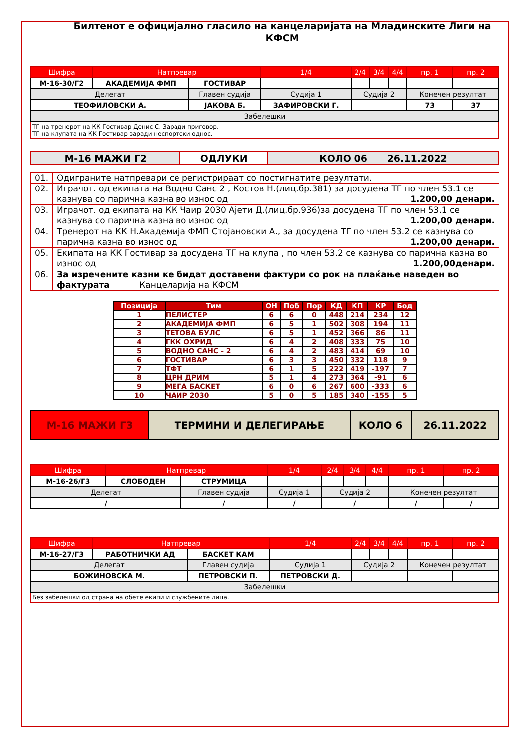Билтенот е официјално гласило на канцеларијата на Младинските Лиги на КФСМ
| Шифра | Натпревар | | 1/4 | 2/4 | 3/4 | 4/4 | пр. 1 | пр. 2 |
| --- | --- | --- | --- | --- | --- | --- | --- | --- |
| М-16-30/Г2 | АКАДЕМИЈА ФМП | ГОСТИВАР | | | | | | |
| Делегат | | Главен судија | Судија 1 | Судија 2 | | | Конечен резултат | |
| ТЕОФИЛОВСКИ А. | | ЈАКОВА Б. | ЗАФИРОВСКИ Г. | | | | 73 | 37 |
| Забелешки | | | | | | | | |
| ТГ на тренерот на КК Гостивар Денис С. Заради приговор. ТГ на клупата на КК Гостивар заради неспортски однос. | | | | | | | | |
| М-16 МАЖИ Г2 | ОДЛУКИ | КОЛО 06 26.11.2022 |
| 01. | Одиграните натпревари се регистрираат со постигнатите резултати. |
| 02. | Играчот. од екипата на Водно Санс 2 , Костов Н.(лиц.бр.381) за досудена ТГ по член 53.1 се казнува со парична казна во износ од 1.200,00 денари. |
| 03. | Играчот. од екипата на КК Чаир 2030 Ајети Д.(лиц.бр.936)за досудена ТГ по член 53.1 се казнува со парична казна во износ од 1.200,00 денари. |
| 04. | Тренерот на КК Н.Академија ФМП Стојановски А., за досудена ТГ по член 53.2 се казнува со парична казна во износ од 1.200,00 денари. |
| 05. | Екипата на КК Гостивар за досудена ТГ на клупа , по член 53.2 се казнува со парична казна во износ од 1.200,00денари. |
| 06. | За изречените казни ке бидат доставени фактури со рок на плаќање наведен во фактурата Канцеларија на КФСМ |
| Позиција | Тим | ОН | Поб | Пор | КД | КП | КР | Бод |
| --- | --- | --- | --- | --- | --- | --- | --- | --- |
| 1 | ПЕЛИСТЕР | 6 | 6 | 0 | 448 | 214 | 234 | 12 |
| 2 | АКАДЕМИЈА ФМП | 6 | 5 | 1 | 502 | 308 | 194 | 11 |
| 3 | ТЕТОВА БУЛС | 6 | 5 | 1 | 452 | 366 | 86 | 11 |
| 4 | ГКК ОХРИД | 6 | 4 | 2 | 408 | 333 | 75 | 10 |
| 5 | ВОДНО САНС - 2 | 6 | 4 | 2 | 483 | 414 | 69 | 10 |
| 6 | ГОСТИВАР | 6 | 3 | 3 | 450 | 332 | 118 | 9 |
| 7 | ТФТ | 6 | 1 | 5 | 222 | 419 | -197 | 7 |
| 8 | ЦРН ДРИМ | 5 | 1 | 4 | 273 | 364 | -91 | 6 |
| 9 | МЕГА БАСКЕТ | 6 | 0 | 6 | 267 | 600 | -333 | 6 |
| 10 | ЧАИР 2030 | 5 | 0 | 5 | 185 | 340 | -155 | 5 |
| М-16 МАЖИ Г3 | ТЕРМИНИ И ДЕЛЕГИРАЊЕ | КОЛО 6 | 26.11.2022 |
| Шифра | Натпревар | | 1/4 | 2/4 | 3/4 | 4/4 | пр. 1 | пр. 2 |
| --- | --- | --- | --- | --- | --- | --- | --- | --- |
| М-16-26/Г3 | СЛОБОДЕН | СТРУМИЦА | | | | | | |
| Делегат | | Главен судија | Судија 1 | Судија 2 | | | Конечен резултат | |
| / | | / | / | / | | | / | / |
| Шифра | Натпревар | | 1/4 | 2/4 | 3/4 | 4/4 | пр. 1 | пр. 2 |
| --- | --- | --- | --- | --- | --- | --- | --- | --- |
| М-16-27/Г3 | РАБОТНИЧКИ АД | БАСКЕТ КАМ | | | | | | |
| Делегат | | Главен судија | Судија 1 | Судија 2 | | | Конечен резултат | |
| БОЖИНОВСКА М. | | ПЕТРОВСКИ П. | ПЕТРОВСКИ Д. | | | | | |
| Забелешки | | | | | | | | |
| Без забелешки од страна на обете екипи и службените лица. | | | | | | | | |